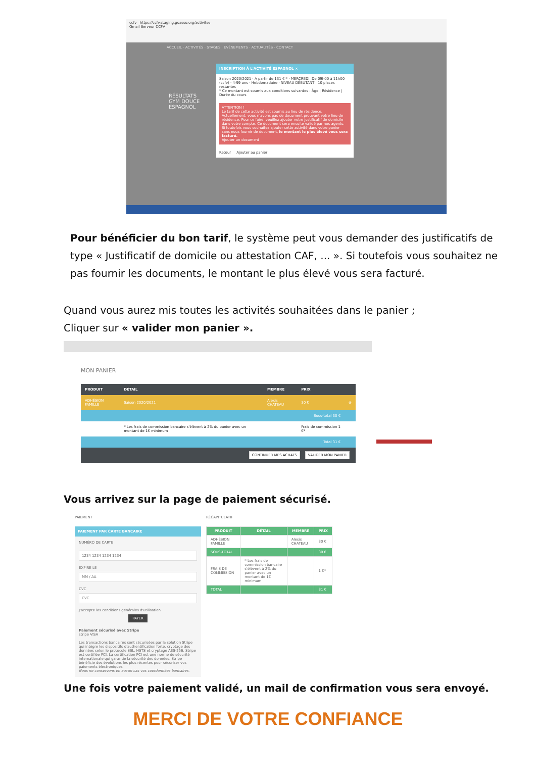ccfv https://ccfv.staging.goasso.org/activites
Gmail Serveur CCFV
ACCUEIL · ACTIVITÉS · STAGES · ÉVÉNEMENTS · ACTUALITÉS · CONTACT
RÉSULTATS
GYM DOUCE
ESPAGNOL
INSCRIPTION À L'ACTIVITÉ ESPAGNOL ×
Saison 2020/2021 · A partir de 131 € * · MERCREDI: De 09h00 à 11h00 (ccfv) · 4-99 ans · Hebdomadaire · NIVEAU DÉBUTANT · 10 places restantes
* Ce montant est soumis aux conditions suivantes : Âge | Résidence | Durée du cours
ATTENTION !
Le tarif de cette activité est soumis au lieu de résidence. Actuellement, vous n'avons pas de document prouvant votre lieu de résidence. Pour ce faire, veuillez ajouter votre justificatif de domicile dans votre compte. Ce document sera ensuite validé par nos agents.
Si toutefois vous souhaitez ajouter cette activité dans votre panier sans nous fournir de document, le montant le plus élevé vous sera facturé.
Ajouter un document
Retour Ajouter au panier
Pour bénéficier du bon tarif, le système peut vous demander des justificatifs de type « Justificatif de domicile ou attestation CAF, ... ». Si toutefois vous souhaitez ne pas fournir les documents, le montant le plus élevé vous sera facturé.
Quand vous aurez mis toutes les activités souhaitées dans le panier ;
Cliquer sur « valider mon panier ».
MON PANIER
| PRODUIT | DÉTAIL | MEMBRE | PRIX | |
| --- | --- | --- | --- | --- |
| ADHÉSION FAMILLE | Saison 2020/2021 | Alexis CHATEAU | 30 € | ⊗ |
| Sous-total 30 € | | | | |
| | * Les frais de commission bancaire s'élèvent à 2% du panier avec un montant de 1€ minimum | | Frais de commission 1 €* | |
| Total 31 € | | | | |
| CONTINUER MES ACHATS VALIDER MON PANIER | | | | |
Vous arrivez sur la page de paiement sécurisé.
PAIEMENT
PAIEMENT PAR CARTE BANCAIRE
NUMÉRO DE CARTE
1234 1234 1234 1234
EXPIRE LE
MM / AA
CVC
CVC
J'accepte les conditions générales d'utilisation
PAYER
Paiement sécurisé avec Stripe
stripe VISA
Les transactions bancaires sont sécurisées par la solution Stripe qui intègre les dispositifs d'authentification forte, cryptage des données selon le protocole SSL, HSTS et cryptage AES-256. Stripe est certifiée PCI. La certification PCI est une norme de sécurité internationale qui garantie la sécurité des données. Stripe bénéficie des évolutions les plus récentes pour sécuriser vos paiements électroniques.
Nous ne conservons en aucun cas vos coordonnées bancaires.
RÉCAPITULATIF
| PRODUIT | DÉTAIL | MEMBRE | PRIX |
| --- | --- | --- | --- |
| ADHÉSION FAMILLE | | Alexis CHATEAU | 30 € |
| SOUS-TOTAL | | | 30 € |
| FRAIS DE COMMISSION | * Les frais de commission bancaire s'élèvent à 2% du panier avec un montant de 1€ minimum | | 1 €* |
| TOTAL | | | 31 € |
Une fois votre paiement validé, un mail de confirmation vous sera envoyé.
MERCI DE VOTRE CONFIANCE